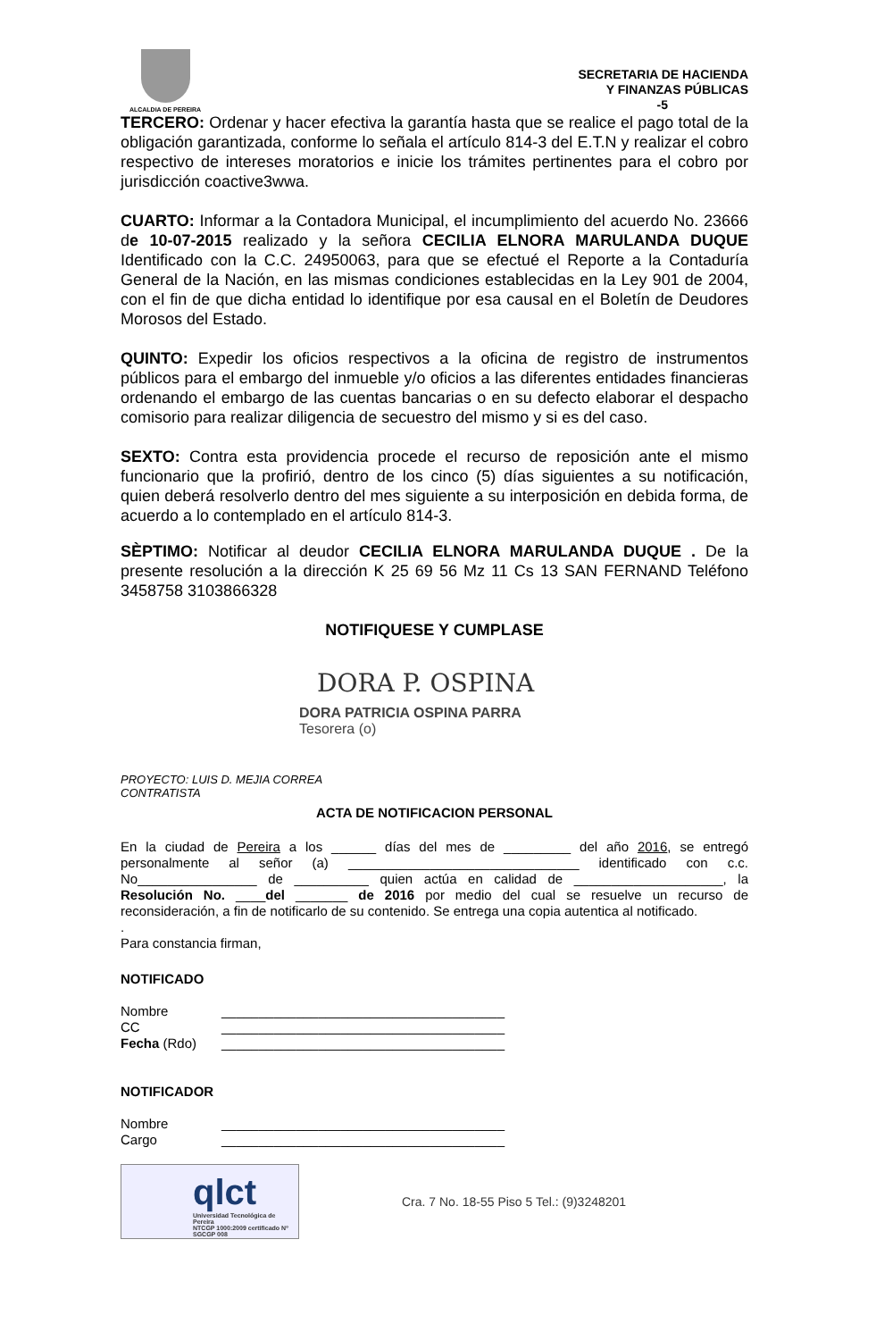ALCALDIA DE PEREIRA
SECRETARIA DE HACIENDA
Y FINANZAS PÚBLICAS
-5
TERCERO: Ordenar y hacer efectiva la garantía hasta que se realice el pago total de la obligación garantizada, conforme lo señala el artículo 814-3 del E.T.N y realizar el cobro respectivo de intereses moratorios e inicie los trámites pertinentes para el cobro por jurisdicción coactive3wwa.
CUARTO: Informar a la Contadora Municipal, el incumplimiento del acuerdo No. 23666 de 10-07-2015 realizado y la señora CECILIA ELNORA MARULANDA DUQUE Identificado con la C.C. 24950063, para que se efectué el Reporte a la Contaduría General de la Nación, en las mismas condiciones establecidas en la Ley 901 de 2004, con el fin de que dicha entidad lo identifique por esa causal en el Boletín de Deudores Morosos del Estado.
QUINTO: Expedir los oficios respectivos a la oficina de registro de instrumentos públicos para el embargo del inmueble y/o oficios a las diferentes entidades financieras ordenando el embargo de las cuentas bancarias o en su defecto elaborar el despacho comisorio para realizar diligencia de secuestro del mismo y si es del caso.
SEXTO: Contra esta providencia procede el recurso de reposición ante el mismo funcionario que la profirió, dentro de los cinco (5) días siguientes a su notificación, quien deberá resolverlo dentro del mes siguiente a su interposición en debida forma, de acuerdo a lo contemplado en el artículo 814-3.
SÈPTIMO: Notificar al deudor CECILIA ELNORA MARULANDA DUQUE . De la presente resolución a la dirección K 25 69 56 Mz 11 Cs 13 SAN FERNAND Teléfono 3458758 3103866328
NOTIFIQUESE Y CUMPLASE
DORA P. OSPINA
DORA PATRICIA OSPINA PARRA
Tesorera (o)
PROYECTO: LUIS D. MEJIA CORREA
CONTRATISTA
ACTA DE NOTIFICACION PERSONAL
En la ciudad de Pereira a los ______ días del mes de _________ del año 2016, se entregó personalmente al señor (a) _______________________________ identificado con c.c. No________________ de __________ quien actúa en calidad de ____________________, la Resolución No. ____del _______ de 2016 por medio del cual se resuelve un recurso de reconsideración, a fin de notificarlo de su contenido. Se entrega una copia autentica al notificado.
.
Para constancia firman,
NOTIFICADO
Nombre ______________________________________
CC ______________________________________
Fecha (Rdo) ______________________________________
NOTIFICADOR
Nombre ______________________________________
Cargo ______________________________________
qlct
Universidad Tecnológica de Pereira
NTCGP 1000:2009 certificado Nº SGCGP 008
Cra. 7 No. 18-55 Piso 5 Tel.: (9)3248201